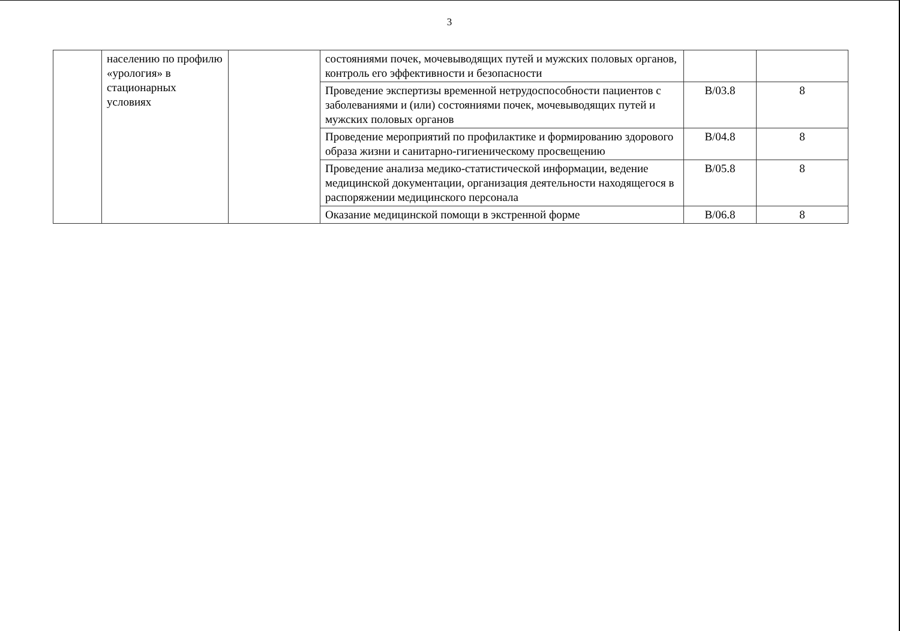3
| | населению по профилю «урология» в стационарных условиях | | состояниями почек, мочевыводящих путей и мужских половых органов, контроль его эффективности и безопасности | | |
| | | | Проведение экспертизы временной нетрудоспособности пациентов с заболеваниями и (или) состояниями почек, мочевыводящих путей и мужских половых органов | B/03.8 | 8 |
| | | | Проведение мероприятий по профилактике и формированию здорового образа жизни и санитарно-гигиеническому просвещению | B/04.8 | 8 |
| | | | Проведение анализа медико-статистической информации, ведение медицинской документации, организация деятельности находящегося в распоряжении медицинского персонала | B/05.8 | 8 |
| | | | Оказание медицинской помощи в экстренной форме | B/06.8 | 8 |